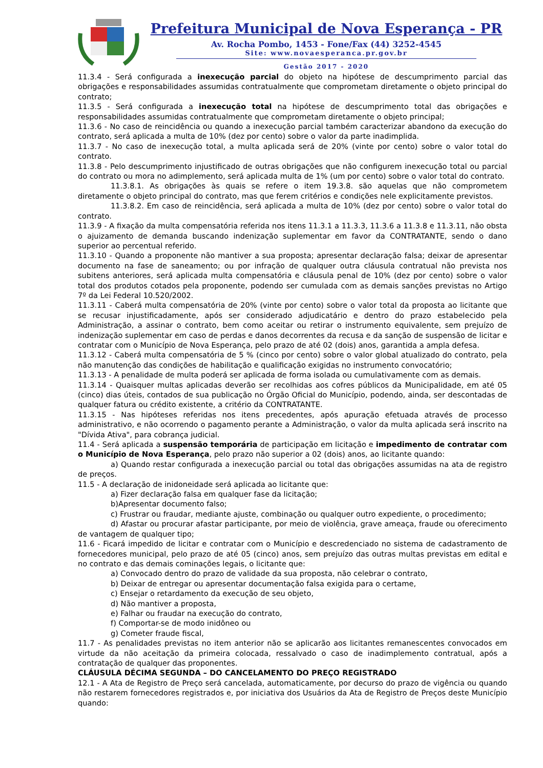Prefeitura Municipal de Nova Esperança - PR
Av. Rocha Pombo, 1453 - Fone/Fax (44) 3252-4545
Site: www.novaesperanca.pr.gov.br
Gestão 2017 - 2020
11.3.4 - Será configurada a inexecução parcial do objeto na hipótese de descumprimento parcial das obrigações e responsabilidades assumidas contratualmente que comprometam diretamente o objeto principal do contrato;
11.3.5 - Será configurada a inexecução total na hipótese de descumprimento total das obrigações e responsabilidades assumidas contratualmente que comprometam diretamente o objeto principal;
11.3.6 - No caso de reincidência ou quando a inexecução parcial também caracterizar abandono da execução do contrato, será aplicada a multa de 10% (dez por cento) sobre o valor da parte inadimplida.
11.3.7 - No caso de inexecução total, a multa aplicada será de 20% (vinte por cento) sobre o valor total do contrato.
11.3.8 - Pelo descumprimento injustificado de outras obrigações que não configurem inexecução total ou parcial do contrato ou mora no adimplemento, será aplicada multa de 1% (um por cento) sobre o valor total do contrato.
11.3.8.1. As obrigações às quais se refere o item 19.3.8. são aquelas que não comprometem diretamente o objeto principal do contrato, mas que ferem critérios e condições nele explicitamente previstos.
11.3.8.2. Em caso de reincidência, será aplicada a multa de 10% (dez por cento) sobre o valor total do contrato.
11.3.9 - A fixação da multa compensatória referida nos itens 11.3.1 a 11.3.3, 11.3.6 a 11.3.8 e 11.3.11, não obsta o ajuizamento de demanda buscando indenização suplementar em favor da CONTRATANTE, sendo o dano superior ao percentual referido.
11.3.10 - Quando a proponente não mantiver a sua proposta; apresentar declaração falsa; deixar de apresentar documento na fase de saneamento; ou por infração de qualquer outra cláusula contratual não prevista nos subitens anteriores, será aplicada multa compensatória e cláusula penal de 10% (dez por cento) sobre o valor total dos produtos cotados pela proponente, podendo ser cumulada com as demais sanções previstas no Artigo 7º da Lei Federal 10.520/2002.
11.3.11 - Caberá multa compensatória de 20% (vinte por cento) sobre o valor total da proposta ao licitante que se recusar injustificadamente, após ser considerado adjudicatário e dentro do prazo estabelecido pela Administração, a assinar o contrato, bem como aceitar ou retirar o instrumento equivalente, sem prejuízo de indenização suplementar em caso de perdas e danos decorrentes da recusa e da sanção de suspensão de licitar e contratar com o Município de Nova Esperança, pelo prazo de até 02 (dois) anos, garantida a ampla defesa.
11.3.12 - Caberá multa compensatória de 5 % (cinco por cento) sobre o valor global atualizado do contrato, pela não manutenção das condições de habilitação e qualificação exigidas no instrumento convocatório;
11.3.13 - A penalidade de multa poderá ser aplicada de forma isolada ou cumulativamente com as demais.
11.3.14 - Quaisquer multas aplicadas deverão ser recolhidas aos cofres públicos da Municipalidade, em até 05 (cinco) dias úteis, contados de sua publicação no Órgão Oficial do Município, podendo, ainda, ser descontadas de qualquer fatura ou crédito existente, a critério da CONTRATANTE.
11.3.15 - Nas hipóteses referidas nos itens precedentes, após apuração efetuada através de processo administrativo, e não ocorrendo o pagamento perante a Administração, o valor da multa aplicada será inscrito na "Dívida Ativa", para cobrança judicial.
11.4 - Será aplicada a suspensão temporária de participação em licitação e impedimento de contratar com o Município de Nova Esperança, pelo prazo não superior a 02 (dois) anos, ao licitante quando:
a) Quando restar configurada a inexecução parcial ou total das obrigações assumidas na ata de registro de preços.
11.5 - A declaração de inidoneidade será aplicada ao licitante que:
a) Fizer declaração falsa em qualquer fase da licitação;
b)Apresentar documento falso;
c) Frustrar ou fraudar, mediante ajuste, combinação ou qualquer outro expediente, o procedimento;
d) Afastar ou procurar afastar participante, por meio de violência, grave ameaça, fraude ou oferecimento de vantagem de qualquer tipo;
11.6 - Ficará impedido de licitar e contratar com o Município e descredenciado no sistema de cadastramento de fornecedores municipal, pelo prazo de até 05 (cinco) anos, sem prejuízo das outras multas previstas em edital e no contrato e das demais cominações legais, o licitante que:
a) Convocado dentro do prazo de validade da sua proposta, não celebrar o contrato,
b) Deixar de entregar ou apresentar documentação falsa exigida para o certame,
c) Ensejar o retardamento da execução de seu objeto,
d) Não mantiver a proposta,
e) Falhar ou fraudar na execução do contrato,
f) Comportar-se de modo inidôneo ou
g) Cometer fraude fiscal,
11.7 - As penalidades previstas no item anterior não se aplicarão aos licitantes remanescentes convocados em virtude da não aceitação da primeira colocada, ressalvado o caso de inadimplemento contratual, após a contratação de qualquer das proponentes.
CLÁUSULA DÉCIMA SEGUNDA – DO CANCELAMENTO DO PREÇO REGISTRADO
12.1 - A Ata de Registro de Preço será cancelada, automaticamente, por decurso do prazo de vigência ou quando não restarem fornecedores registrados e, por iniciativa dos Usuários da Ata de Registro de Preços deste Município quando: